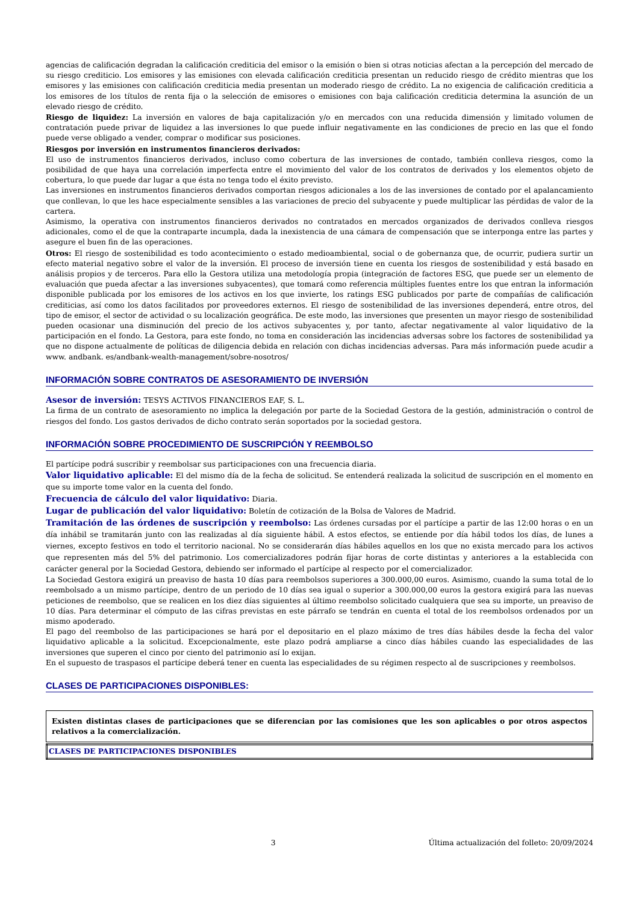agencias de calificación degradan la calificación crediticia del emisor o la emisión o bien si otras noticias afectan a la percepción del mercado de su riesgo crediticio. Los emisores y las emisiones con elevada calificación crediticia presentan un reducido riesgo de crédito mientras que los emisores y las emisiones con calificación crediticia media presentan un moderado riesgo de crédito. La no exigencia de calificación crediticia a los emisores de los títulos de renta fija o la selección de emisores o emisiones con baja calificación crediticia determina la asunción de un elevado riesgo de crédito.
Riesgo de liquidez: La inversión en valores de baja capitalización y/o en mercados con una reducida dimensión y limitado volumen de contratación puede privar de liquidez a las inversiones lo que puede influir negativamente en las condiciones de precio en las que el fondo puede verse obligado a vender, comprar o modificar sus posiciones.
Riesgos por inversión en instrumentos financieros derivados:
El uso de instrumentos financieros derivados, incluso como cobertura de las inversiones de contado, también conlleva riesgos, como la posibilidad de que haya una correlación imperfecta entre el movimiento del valor de los contratos de derivados y los elementos objeto de cobertura, lo que puede dar lugar a que ésta no tenga todo el éxito previsto.
Las inversiones en instrumentos financieros derivados comportan riesgos adicionales a los de las inversiones de contado por el apalancamiento que conllevan, lo que les hace especialmente sensibles a las variaciones de precio del subyacente y puede multiplicar las pérdidas de valor de la cartera.
Asimismo, la operativa con instrumentos financieros derivados no contratados en mercados organizados de derivados conlleva riesgos adicionales, como el de que la contraparte incumpla, dada la inexistencia de una cámara de compensación que se interponga entre las partes y asegure el buen fin de las operaciones.
Otros: El riesgo de sostenibilidad es todo acontecimiento o estado medioambiental, social o de gobernanza que, de ocurrir, pudiera surtir un efecto material negativo sobre el valor de la inversión. El proceso de inversión tiene en cuenta los riesgos de sostenibilidad y está basado en análisis propios y de terceros. Para ello la Gestora utiliza una metodología propia (integración de factores ESG, que puede ser un elemento de evaluación que pueda afectar a las inversiones subyacentes), que tomará como referencia múltiples fuentes entre los que entran la información disponible publicada por los emisores de los activos en los que invierte, los ratings ESG publicados por parte de compañías de calificación crediticias, así como los datos facilitados por proveedores externos. El riesgo de sostenibilidad de las inversiones dependerá, entre otros, del tipo de emisor, el sector de actividad o su localización geográfica. De este modo, las inversiones que presenten un mayor riesgo de sostenibilidad pueden ocasionar una disminución del precio de los activos subyacentes y, por tanto, afectar negativamente al valor liquidativo de la participación en el fondo. La Gestora, para este fondo, no toma en consideración las incidencias adversas sobre los factores de sostenibilidad ya que no dispone actualmente de políticas de diligencia debida en relación con dichas incidencias adversas. Para más información puede acudir a www. andbank. es/andbank-wealth-management/sobre-nosotros/
INFORMACIÓN SOBRE CONTRATOS DE ASESORAMIENTO DE INVERSIÓN
Asesor de inversión: TESYS ACTIVOS FINANCIEROS EAF, S. L.
La firma de un contrato de asesoramiento no implica la delegación por parte de la Sociedad Gestora de la gestión, administración o control de riesgos del fondo. Los gastos derivados de dicho contrato serán soportados por la sociedad gestora.
INFORMACIÓN SOBRE PROCEDIMIENTO DE SUSCRIPCIÓN Y REEMBOLSO
El partícipe podrá suscribir y reembolsar sus participaciones con una frecuencia diaria.
Valor liquidativo aplicable: El del mismo día de la fecha de solicitud. Se entenderá realizada la solicitud de suscripción en el momento en que su importe tome valor en la cuenta del fondo.
Frecuencia de cálculo del valor liquidativo: Diaria.
Lugar de publicación del valor liquidativo: Boletín de cotización de la Bolsa de Valores de Madrid.
Tramitación de las órdenes de suscripción y reembolso: Las órdenes cursadas por el partícipe a partir de las 12:00 horas o en un día inhábil se tramitarán junto con las realizadas al día siguiente hábil. A estos efectos, se entiende por día hábil todos los días, de lunes a viernes, excepto festivos en todo el territorio nacional. No se considerarán días hábiles aquellos en los que no exista mercado para los activos que representen más del 5% del patrimonio. Los comercializadores podrán fijar horas de corte distintas y anteriores a la establecida con carácter general por la Sociedad Gestora, debiendo ser informado el partícipe al respecto por el comercializador.
La Sociedad Gestora exigirá un preaviso de hasta 10 días para reembolsos superiores a 300.000,00 euros. Asimismo, cuando la suma total de lo reembolsado a un mismo partícipe, dentro de un periodo de 10 días sea igual o superior a 300.000,00 euros la gestora exigirá para las nuevas peticiones de reembolso, que se realicen en los diez días siguientes al último reembolso solicitado cualquiera que sea su importe, un preaviso de 10 días. Para determinar el cómputo de las cifras previstas en este párrafo se tendrán en cuenta el total de los reembolsos ordenados por un mismo apoderado.
El pago del reembolso de las participaciones se hará por el depositario en el plazo máximo de tres días hábiles desde la fecha del valor liquidativo aplicable a la solicitud. Excepcionalmente, este plazo podrá ampliarse a cinco días hábiles cuando las especialidades de las inversiones que superen el cinco por ciento del patrimonio así lo exijan.
En el supuesto de traspasos el partícipe deberá tener en cuenta las especialidades de su régimen respecto al de suscripciones y reembolsos.
CLASES DE PARTICIPACIONES DISPONIBLES:
Existen distintas clases de participaciones que se diferencian por las comisiones que les son aplicables o por otros aspectos relativos a la comercialización.
| CLASES DE PARTICIPACIONES DISPONIBLES |
| --- |
3 Última actualización del folleto: 20/09/2024